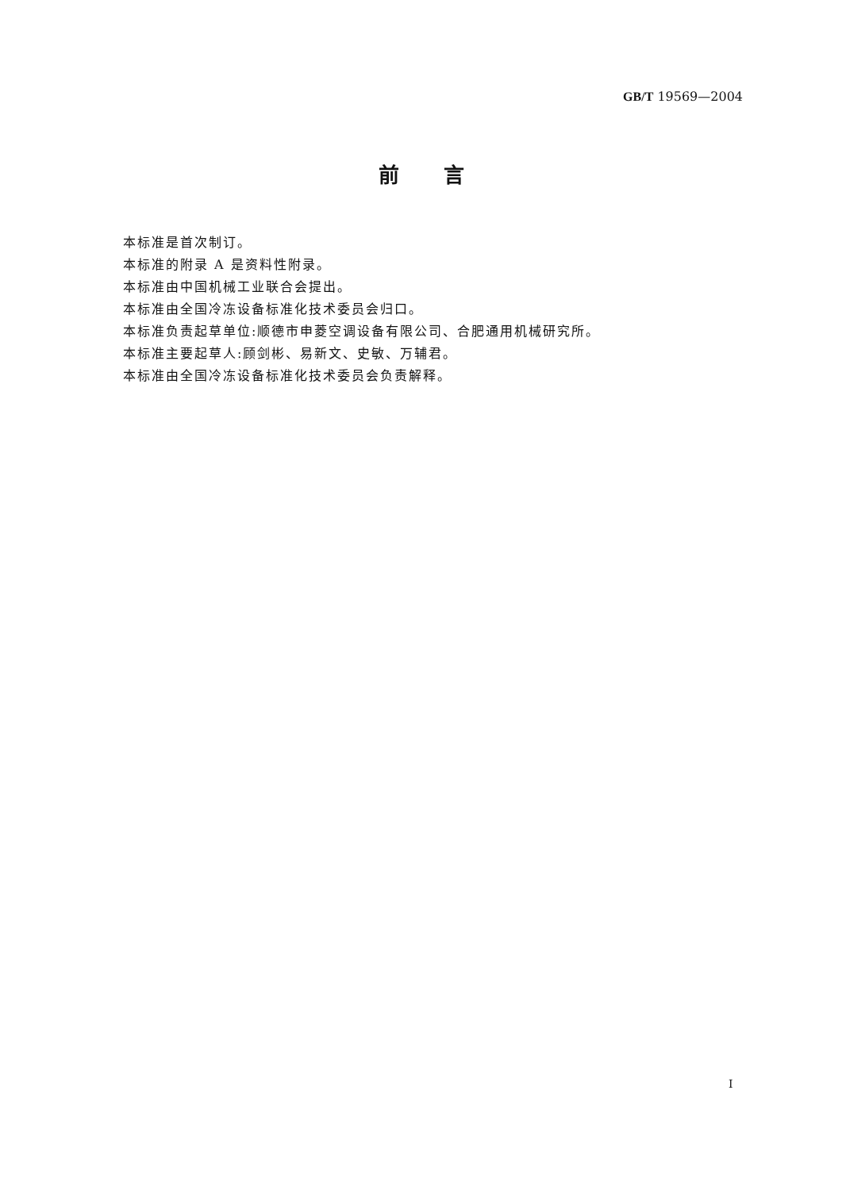GB/T 19569—2004
前言
本标准是首次制订。
本标准的附录 A 是资料性附录。
本标准由中国机械工业联合会提出。
本标准由全国冷冻设备标准化技术委员会归口。
本标准负责起草单位:顺德市申菱空调设备有限公司、合肥通用机械研究所。
本标准主要起草人:顾剑彬、易新文、史敏、万辅君。
本标准由全国冷冻设备标准化技术委员会负责解释。
I